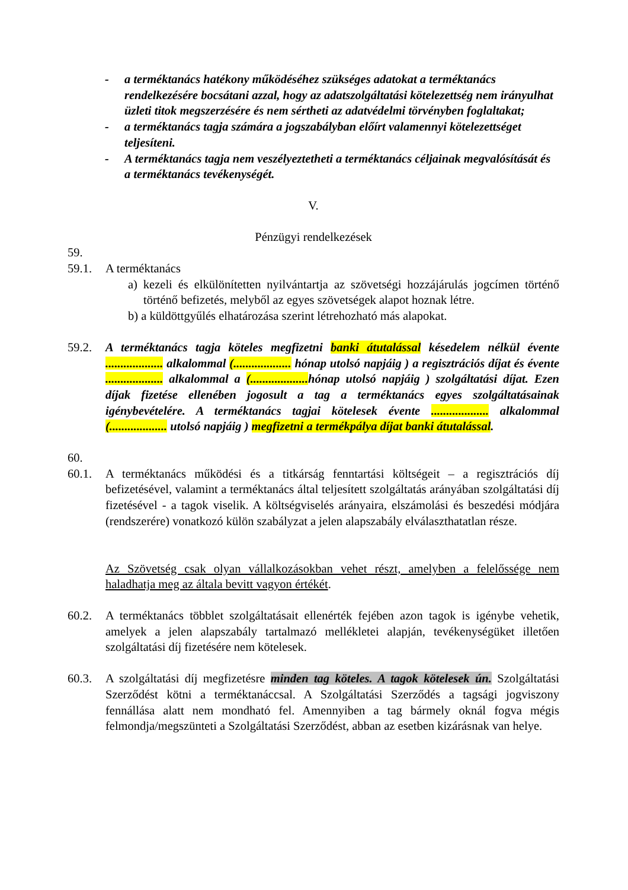- a terméktanács hatékony működéséhez szükséges adatokat a terméktanács rendelkezésére bocsátani azzal, hogy az adatszolgáltatási kötelezettség nem irányulhat üzleti titok megszerzésére és nem sértheti az adatvédelmi törvényben foglaltakat;
- a terméktanács tagja számára a jogszabályban előírt valamennyi kötelezettséget teljesíteni.
- A terméktanács tagja nem veszélyeztetheti a terméktanács céljainak megvalósítását és a terméktanács tevékenységét.
V.
Pénzügyi rendelkezések
59.
59.1. A terméktanács
a) kezeli és elkülönítetten nyilvántartja az szövetségi hozzájárulás jogcímen történő történő befizetés, melyből az egyes szövetségek alapot hoznak létre.
b) a küldöttgyűlés elhatározása szerint létrehozható más alapokat.
59.2. A terméktanács tagja köteles megfizetni banki átutalással késedelem nélkül évente ................... alkalommal (................... hónap utolsó napjáig ) a regisztrációs díjat és évente ................... alkalommal a (................... hónap utolsó napjáig ) szolgáltatási díjat. Ezen díjak fizetése ellenében jogosult a tag a terméktanács egyes szolgáltatásainak igénybevételére. A terméktanács tagjai kötelesek évente ................... alkalommal (................... utolsó napjáig ) megfizetni a termékpálya díjat banki átutalással.
60.
60.1. A terméktanács működési és a titkárság fenntartási költségeit – a regisztrációs díj befizetésével, valamint a terméktanács által teljesített szolgáltatás arányában szolgáltatási díj fizetésével - a tagok viselik. A költségviselés arányaira, elszámolási és beszedési módjára (rendszerére) vonatkozó külön szabályzat a jelen alapszabály elválaszthatatlan része.
Az Szövetség csak olyan vállalkozásokban vehet részt, amelyben a felelőssége nem haladhatja meg az általa bevitt vagyon értékét.
60.2. A terméktanács többlet szolgáltatásait ellenérték fejében azon tagok is igénybe vehetik, amelyek a jelen alapszabály tartalmazó mellékletei alapján, tevékenységüket illetően szolgáltatási díj fizetésére nem kötelesek.
60.3. A szolgáltatási díj megfizetésre minden tag köteles. A tagok kötelesek ún. Szolgáltatási Szerződést kötni a terméktanáccsal. A Szolgáltatási Szerződés a tagsági jogviszony fennállása alatt nem mondható fel. Amennyiben a tag bármely oknál fogva mégis felmondja/megszünteti a Szolgáltatási Szerződést, abban az esetben kizárásnak van helye.